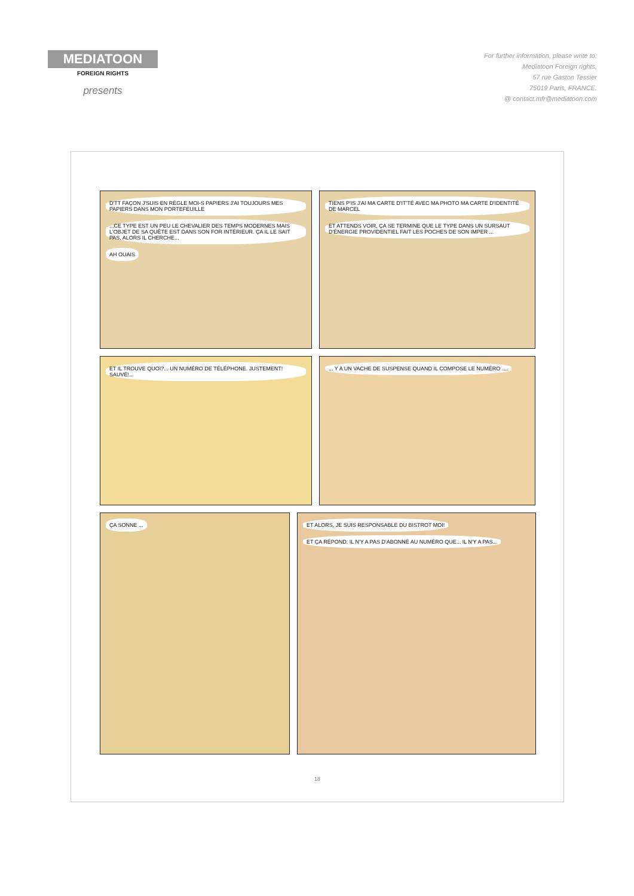MEDIATOON
FOREIGN RIGHTS
presents
For further information, please write to:
Mediatoon Foreign rights,
57 rue Gaston Tessier
75019 Paris, FRANCE.
@ contact.mfr@mediatoon.com
D'TT FAÇON J'SUIS EN RÈGLE MOI-S PAPIERS J'AI TOUJOURS MES PAPIERS DANS MON PORTEFEUILLE ...CE TYPE EST UN PEU LE CHEVALIER DES TEMPS MODERNES MAIS L'OBJET DE SA QUÊTE EST DANS SON FOR INTÉRIEUR. ÇA IL LE SAIT PAS, ALORS IL CHERCHE... AH OUAIS
TIENS P'IS J'AI MA CARTE D'IT'TÉ AVEC MA PHOTO MA CARTE D'IDENTITÉ DE MARCEL ET ATTENDS VOIR, ÇA SE TERMINE QUE LE TYPE DANS UN SURSAUT D'ÉNERGIE PROVIDENTIEL FAIT LES POCHES DE SON IMPER ...
ET IL TROUVE QUOI?... UN NUMÉRO DE TÉLÉPHONE. JUSTEMENT! SAUVÉ!...
... Y A UN VACHE DE SUSPENSE QUAND IL COMPOSE LE NUMÉRO ....
ÇA SONNE ... ET ALORS, JE SUIS RESPONSABLE DU BISTROT MOI! ET ÇA RÉPOND: IL N'Y A PAS D'ABONNÉ AU NUMÉRO QUE... IL N'Y A PAS...
18